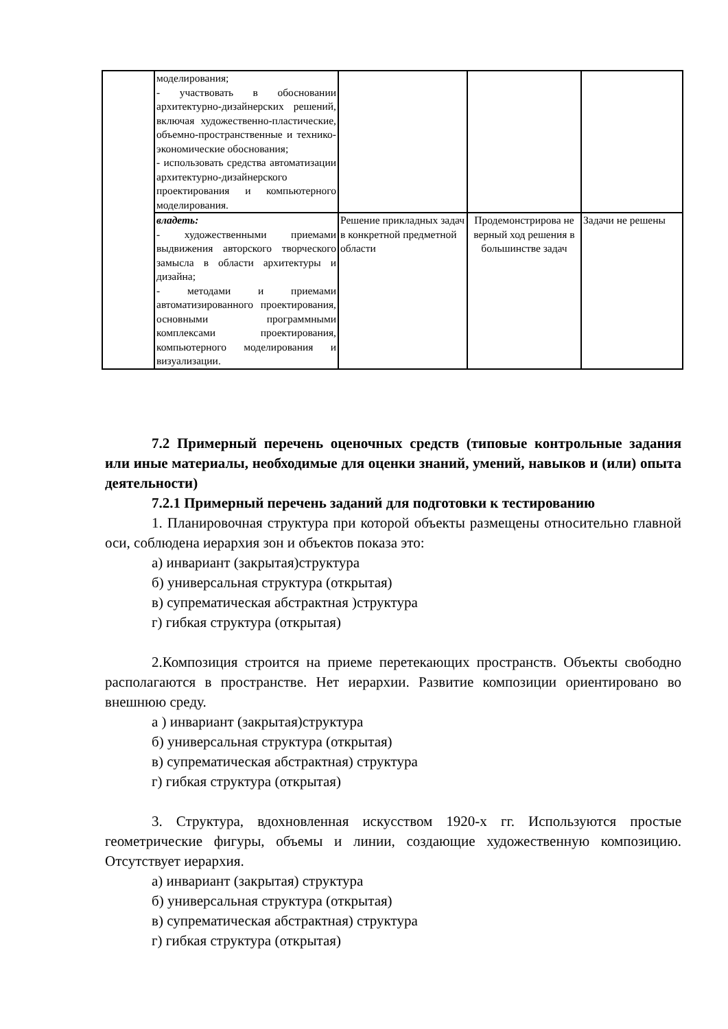| | моделирования; - участвовать в обосновании архитектурно-дизайнерских решений, включая художественно-пластические, объемно-пространственные и технико-экономические обоснования; - использовать средства автоматизации архитектурно-дизайнерского проектирования и компьютерного моделирования. | | | |
| | владеть: - художественными приемами выдвижения авторского творческого замысла в области архитектуры и дизайна; - методами и приемами автоматизированного проектирования, основными программными комплексами проектирования, компьютерного моделирования и визуализации. | Решение прикладных задач в конкретной предметной области | Продемонстрирова не верный ход решения в большинстве задач | Задачи не решены |
7.2 Примерный перечень оценочных средств (типовые контрольные задания или иные материалы, необходимые для оценки знаний, умений, навыков и (или) опыта деятельности)
7.2.1 Примерный перечень заданий для подготовки к тестированию
1. Планировочная структура при которой объекты размещены относительно главной оси, соблюдена иерархия зон и объектов показа это:
а) инвариант (закрытая)структура
б) универсальная структура (открытая)
в) супрематическая абстрактная )структура
г) гибкая структура (открытая)
2.Композиция строится на приеме перетекающих пространств. Объекты свободно располагаются в пространстве. Нет иерархии. Развитие композиции ориентировано во внешнюю среду.
а ) инвариант (закрытая)структура
б) универсальная структура (открытая)
в) супрематическая абстрактная) структура
г) гибкая структура (открытая)
3. Структура, вдохновленная искусством 1920-х гг. Используются простые геометрические фигуры, объемы и линии, создающие художественную композицию. Отсутствует иерархия.
а) инвариант (закрытая) структура
б) универсальная структура (открытая)
в) супрематическая абстрактная) структура
г) гибкая структура (открытая)